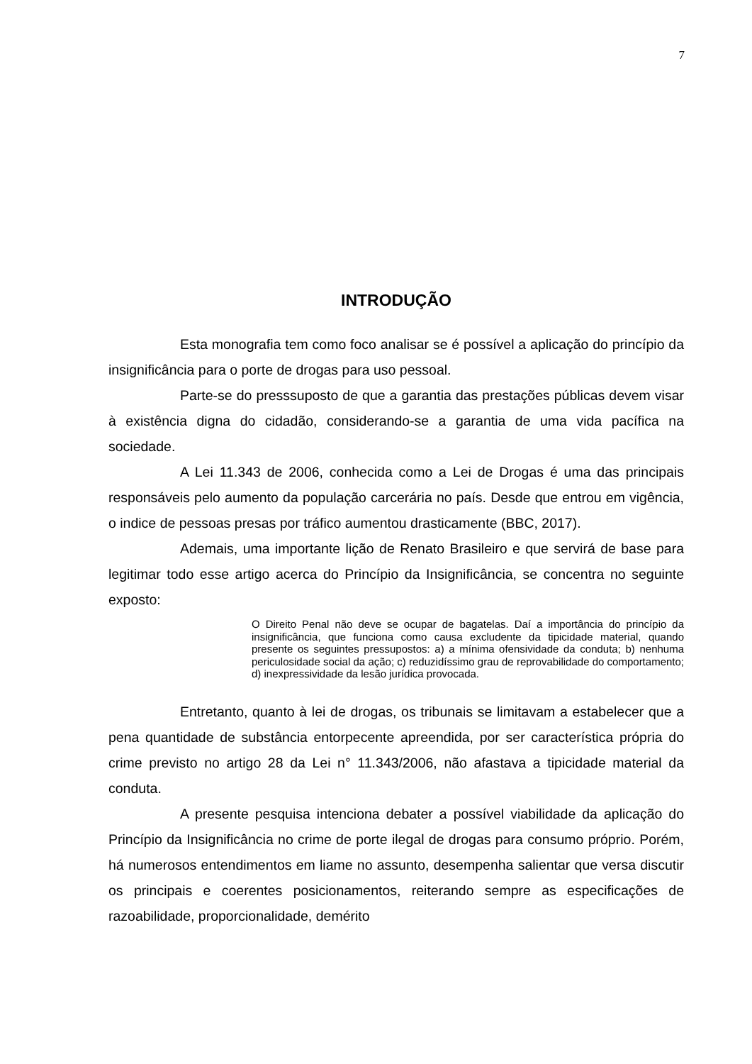7
INTRODUÇÃO
Esta monografia tem como foco analisar se é possível a aplicação do princípio da insignificância para o porte de drogas para uso pessoal.
Parte-se do presssuposto de que a garantia das prestações públicas devem visar à existência digna do cidadão, considerando-se a garantia de uma vida pacífica na sociedade.
A Lei 11.343 de 2006, conhecida como a Lei de Drogas é uma das principais responsáveis pelo aumento da população carcerária no país. Desde que entrou em vigência, o indice de pessoas presas por tráfico aumentou drasticamente (BBC, 2017).
Ademais, uma importante lição de Renato Brasileiro e que servirá de base para legitimar todo esse artigo acerca do Princípio da Insignificância, se concentra no seguinte exposto:
O Direito Penal não deve se ocupar de bagatelas. Daí a importância do princípio da insignificância, que funciona como causa excludente da tipicidade material, quando presente os seguintes pressupostos: a) a mínima ofensividade da conduta; b) nenhuma periculosidade social da ação; c) reduzidíssimo grau de reprovabilidade do comportamento; d) inexpressividade da lesão jurídica provocada.
Entretanto, quanto à lei de drogas, os tribunais se limitavam a estabelecer que a pena quantidade de substância entorpecente apreendida, por ser característica própria do crime previsto no artigo 28 da Lei n° 11.343/2006, não afastava a tipicidade material da conduta.
A presente pesquisa intenciona debater a possível viabilidade da aplicação do Princípio da Insignificância no crime de porte ilegal de drogas para consumo próprio. Porém, há numerosos entendimentos em liame no assunto, desempenha salientar que versa discutir os principais e coerentes posicionamentos, reiterando sempre as especificações de razoabilidade, proporcionalidade, demérito